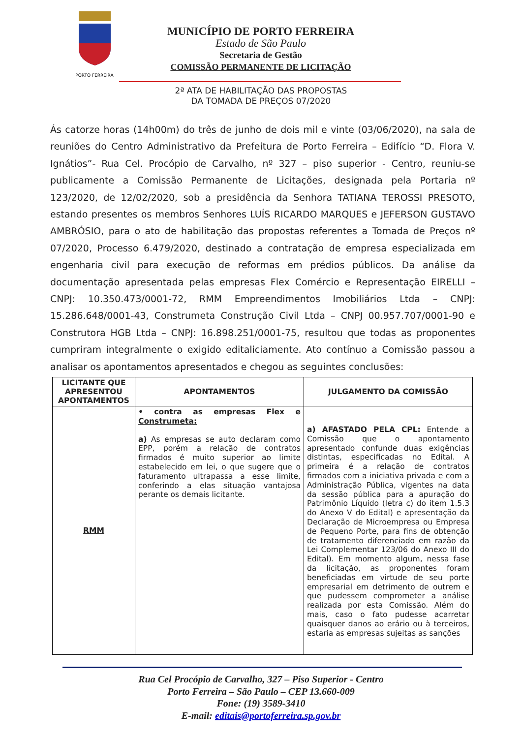PORTO FERREIRA
MUNICÍPIO DE PORTO FERREIRA
Estado de São Paulo
Secretaria de Gestão
COMISSÃO PERMANENTE DE LICITAÇÃO
2ª ATA DE HABILITAÇÃO DAS PROPOSTAS
DA TOMADA DE PREÇOS 07/2020
Ás catorze horas (14h00m) do três de junho de dois mil e vinte (03/06/2020), na sala de reuniões do Centro Administrativo da Prefeitura de Porto Ferreira – Edifício “D. Flora V. Ignátios”- Rua Cel. Procópio de Carvalho, nº 327 – piso superior - Centro, reuniu-se publicamente a Comissão Permanente de Licitações, designada pela Portaria nº 123/2020, de 12/02/2020, sob a presidência da Senhora TATIANA TEROSSI PRESOTO, estando presentes os membros Senhores LUÍS RICARDO MARQUES e JEFERSON GUSTAVO AMBRÓSIO, para o ato de habilitação das propostas referentes a Tomada de Preços nº 07/2020, Processo 6.479/2020, destinado a contratação de empresa especializada em engenharia civil para execução de reformas em prédios públicos. Da análise da documentação apresentada pelas empresas Flex Comércio e Representação EIRELLI – CNPJ: 10.350.473/0001-72, RMM Empreendimentos Imobiliários Ltda – CNPJ: 15.286.648/0001-43, Construmeta Construção Civil Ltda – CNPJ 00.957.707/0001-90 e Construtora HGB Ltda – CNPJ: 16.898.251/0001-75, resultou que todas as proponentes cumpriram integralmente o exigido editaliciamente. Ato contínuo a Comissão passou a analisar os apontamentos apresentados e chegou as seguintes conclusões:
| LICITANTE QUE APRESENTOU APONTAMENTOS | APONTAMENTOS | JULGAMENTO DA COMISSÃO |
| --- | --- | --- |
| RMM | • contra as empresas Flex e Construmeta: a) As empresas se auto declaram como EPP, porém a relação de contratos firmados é muito superior ao limite estabelecido em lei, o que sugere que o faturamento ultrapassa a esse limite, conferindo a elas situação vantajosa perante os demais licitante. | a) AFASTADO PELA CPL: Entende a Comissão que o apontamento apresentado confunde duas exigências distintas, especificadas no Edital. A primeira é a relação de contratos firmados com a iniciativa privada e com a Administração Pública, vigentes na data da sessão pública para a apuração do Patrimônio Líquido (letra c) do item 1.5.3 do Anexo V do Edital) e apresentação da Declaração de Microempresa ou Empresa de Pequeno Porte, para fins de obtenção de tratamento diferenciado em razão da Lei Complementar 123/06 do Anexo III do Edital). Em momento algum, nessa fase da licitação, as proponentes foram beneficiadas em virtude de seu porte empresarial em detrimento de outrem e que pudessem comprometer a análise realizada por esta Comissão. Além do mais, caso o fato pudesse acarretar quaisquer danos ao erário ou à terceiros, estaria as empresas sujeitas as sanções |
Rua Cel Procópio de Carvalho, 327 – Piso Superior - Centro
Porto Ferreira – São Paulo – CEP 13.660-009
Fone: (19) 3589-3410
E-mail: editais@portoferreira.sp.gov.br